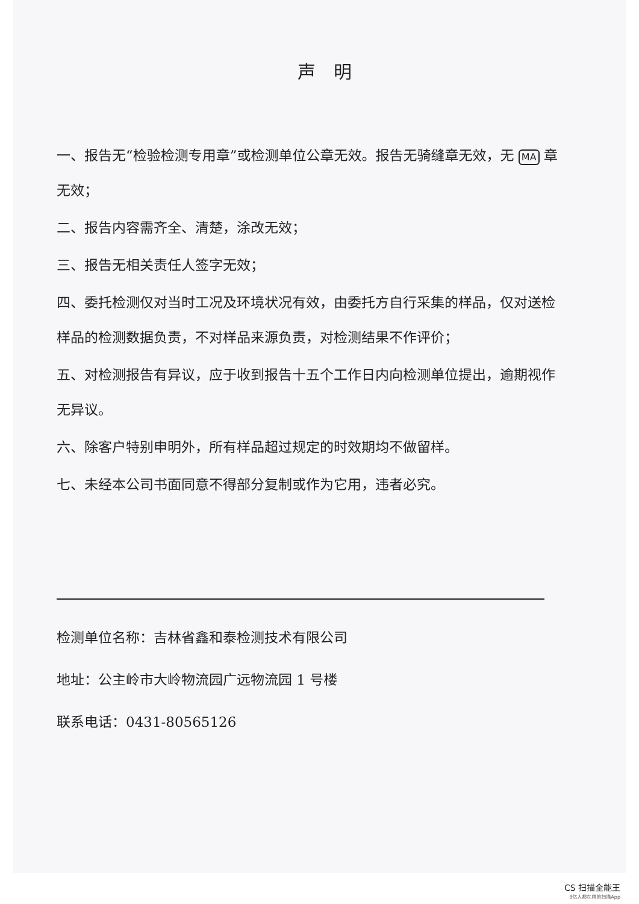声明
一、报告无“检验检测专用章”或检测单位公章无效。报告无骑缝章无效，无 MA 章无效；
二、报告内容需齐全、清楚，涂改无效；
三、报告无相关责任人签字无效；
四、委托检测仅对当时工况及环境状况有效，由委托方自行采集的样品，仅对送检样品的检测数据负责，不对样品来源负责，对检测结果不作评价；
五、对检测报告有异议，应于收到报告十五个工作日内向检测单位提出，逾期视作无异议。
六、除客户特别申明外，所有样品超过规定的时效期均不做留样。
七、未经本公司书面同意不得部分复制或作为它用，违者必究。
检测单位名称：吉林省鑫和泰检测技术有限公司
地址：公主岭市大岭物流园广远物流园 1 号楼
联系电话：0431-80565126
CS 扫描全能王
3亿人都在用的扫描App